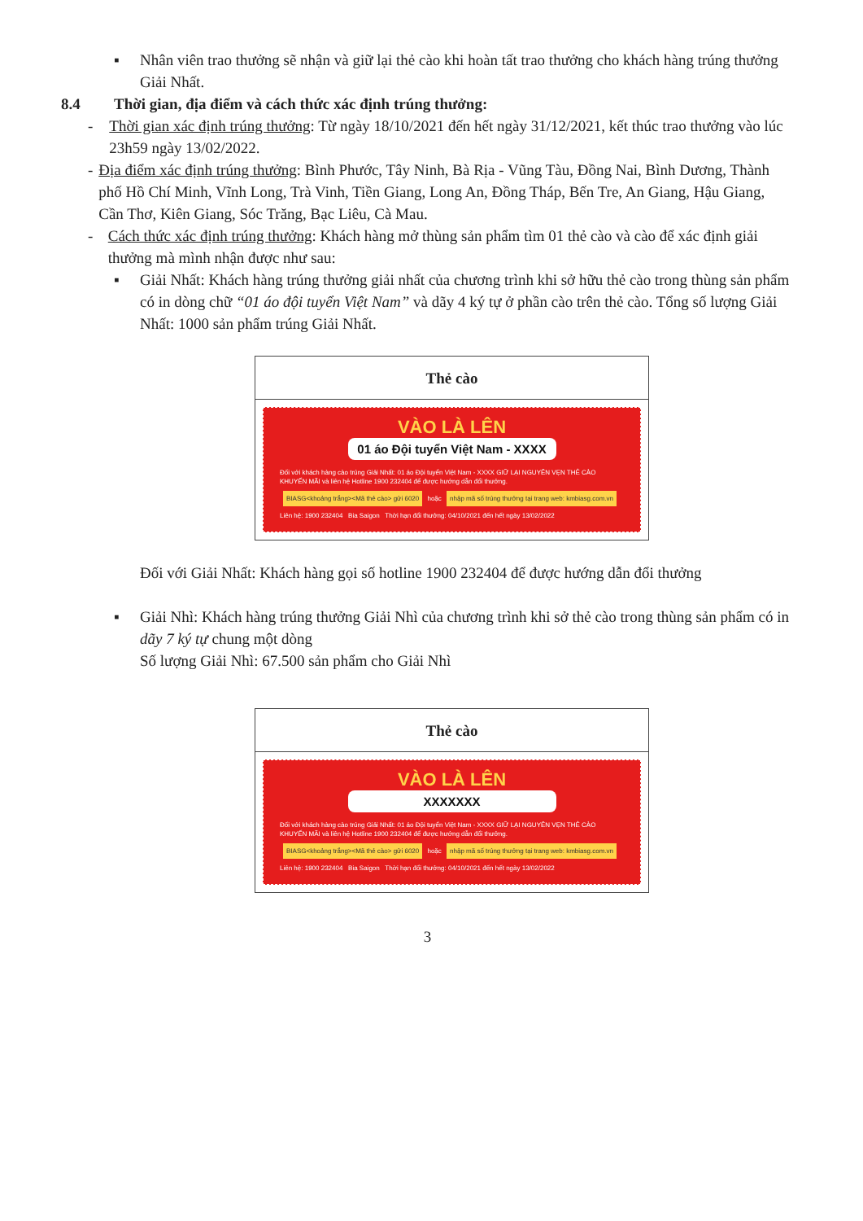▪ Nhân viên trao thưởng sẽ nhận và giữ lại thẻ cào khi hoàn tất trao thưởng cho khách hàng trúng thưởng Giải Nhất.
8.4 Thời gian, địa điểm và cách thức xác định trúng thưởng:
- Thời gian xác định trúng thưởng: Từ ngày 18/10/2021 đến hết ngày 31/12/2021, kết thúc trao thưởng vào lúc 23h59 ngày 13/02/2022.
- Địa điểm xác định trúng thưởng: Bình Phước, Tây Ninh, Bà Rịa - Vũng Tàu, Đồng Nai, Bình Dương, Thành phố Hồ Chí Minh, Vĩnh Long, Trà Vinh, Tiền Giang, Long An, Đồng Tháp, Bến Tre, An Giang, Hậu Giang, Cần Thơ, Kiên Giang, Sóc Trăng, Bạc Liêu, Cà Mau.
- Cách thức xác định trúng thưởng: Khách hàng mở thùng sản phẩm tìm 01 thẻ cào và cào để xác định giải thưởng mà mình nhận được như sau:
▪ Giải Nhất: Khách hàng trúng thưởng giải nhất của chương trình khi sở hữu thẻ cào trong thùng sản phẩm có in dòng chữ “01 áo đội tuyển Việt Nam” và dãy 4 ký tự ở phần cào trên thẻ cào. Tổng số lượng Giải Nhất: 1000 sản phẩm trúng Giải Nhất.
| Thẻ cào |
| --- |
| VÀO LÀ LÊN 01 áo Đội tuyển Việt Nam - XXXX Đối với khách hàng cào trúng Giải Nhất: 01 áo Đội tuyển Việt Nam - XXXX GIỮ LẠI NGUYÊN VẸN THẺ CÀO KHUYẾN MÃI và liên hệ Hotline 1900 232404 để được hướng dẫn đổi thưởng. BIASG<khoảng trắng><Mã thẻ cào> gửi 6020 hoặc nhập mã số trúng thưởng tại trang web: kmbiasg.com.vn Liên hệ: 1900 232404 Bia Saigon Thời hạn đổi thưởng: 04/10/2021 đến hết ngày 13/02/2022 |
Đối với Giải Nhất: Khách hàng gọi số hotline 1900 232404 để được hướng dẫn đổi thưởng
▪ Giải Nhì: Khách hàng trúng thưởng Giải Nhì của chương trình khi sở thẻ cào trong thùng sản phẩm có in dãy 7 ký tự chung một dòng
Số lượng Giải Nhì: 67.500 sản phẩm cho Giải Nhì
| Thẻ cào |
| --- |
| VÀO LÀ LÊN XXXXXXX Đối với khách hàng cào trúng Giải Nhất: 01 áo Đội tuyển Việt Nam - XXXX GIỮ LẠI NGUYÊN VẸN THẺ CÀO KHUYẾN MÃI và liên hệ Hotline 1900 232404 để được hướng dẫn đổi thưởng. BIASG<khoảng trắng><Mã thẻ cào> gửi 6020 hoặc nhập mã số trúng thưởng tại trang web: kmbiasg.com.vn Liên hệ: 1900 232404 Bia Saigon Thời hạn đổi thưởng: 04/10/2021 đến hết ngày 13/02/2022 |
3